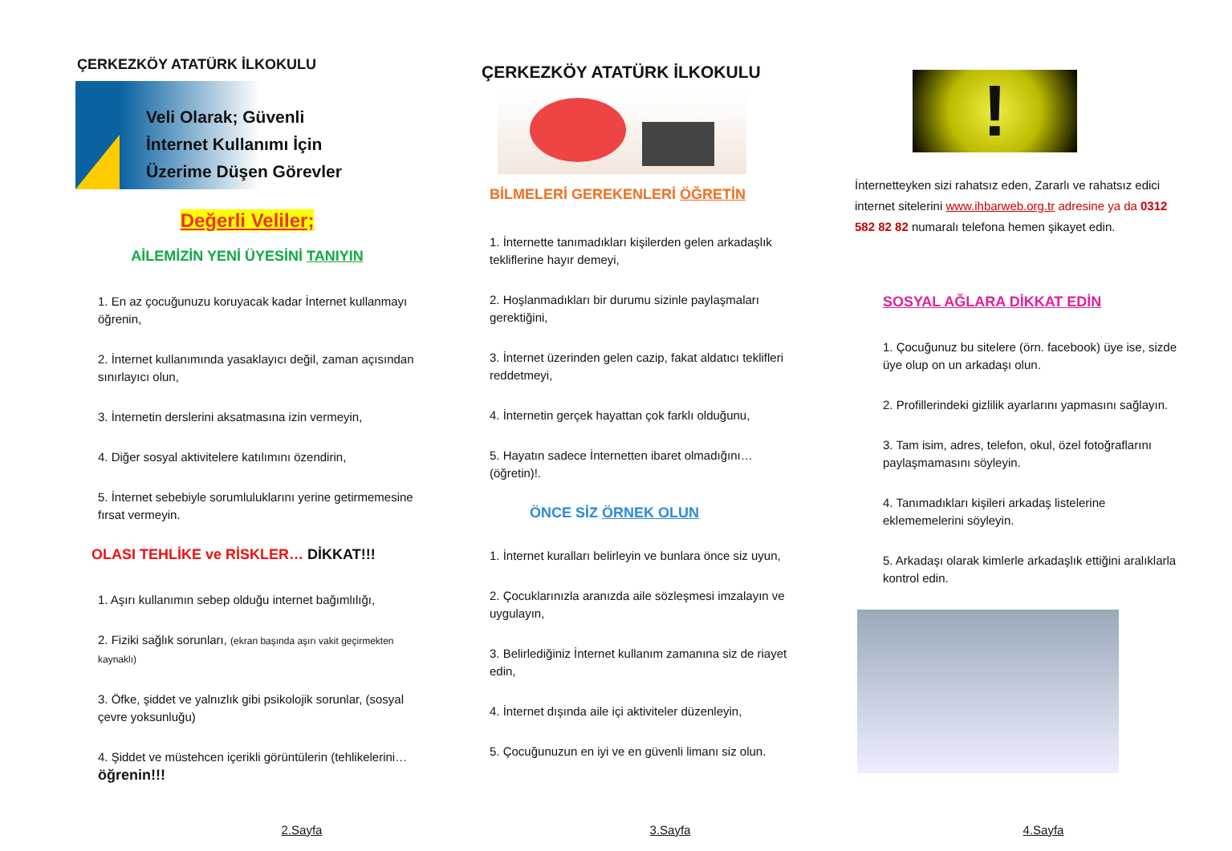ÇERKEZKÖY ATATÜRK İLKOKULU
Veli Olarak; Güvenli
İnternet Kullanımı İçin
Üzerime Düşen Görevler
Değerli Veliler;
AİLEMİZİN YENİ ÜYESİNİ TANIYIN
1. En az çocuğunuzu koruyacak kadar İnternet kullanmayı öğrenin,
2. İnternet kullanımında yasaklayıcı değil, zaman açısından sınırlayıcı olun,
3. İnternetin derslerini aksatmasına izin vermeyin,
4. Diğer sosyal aktivitelere katılımını özendirin,
5. İnternet sebebiyle sorumluluklarını yerine getirmemesine fırsat vermeyin.
OLASI TEHLİKE ve RİSKLER… DİKKAT!!!
1. Aşırı kullanımın sebep olduğu internet bağımlılığı,
2. Fiziki sağlık sorunları, (ekran başında aşırı vakit geçirmekten kaynaklı)
3. Öfke, şiddet ve yalnızlık gibi psikolojik sorunlar, (sosyal çevre yoksunluğu)
4. Şiddet ve müstehcen içerikli görüntülerin (tehlikelerini… öğrenin!!!
2.Sayfa
ÇERKEZKÖY ATATÜRK İLKOKULU
BİLMELERİ GEREKENLERİ ÖĞRETİN
1. İnternette tanımadıkları kişilerden gelen arkadaşlık tekliflerine hayır demeyi,
2. Hoşlanmadıkları bir durumu sizinle paylaşmaları gerektiğini,
3. İnternet üzerinden gelen cazip, fakat aldatıcı teklifleri reddetmeyi,
4. İnternetin gerçek hayattan çok farklı olduğunu,
5. Hayatın sadece İnternetten ibaret olmadığını…(öğretin)!.
ÖNCE SİZ ÖRNEK OLUN
1. İnternet kuralları belirleyin ve bunlara önce siz uyun,
2. Çocuklarınızla aranızda aile sözleşmesi imzalayın ve uygulayın,
3. Belirlediğiniz İnternet kullanım zamanına siz de riayet edin,
4. İnternet dışında aile içi aktiviteler düzenleyin,
5. Çocuğunuzun en iyi ve en güvenli limanı siz olun.
3.Sayfa
!
İnternetteyken sizi rahatsız eden, Zararlı ve rahatsız edici internet sitelerini www.ihbarweb.org.tr adresine ya da 0312 582 82 82 numaralı telefona hemen şikayet edin.
SOSYAL AĞLARA DİKKAT EDİN
1. Çocuğunuz bu sitelere (örn. facebook) üye ise, sizde üye olup on un arkadaşı olun.
2. Profillerindeki gizlilik ayarlarını yapmasını sağlayın.
3. Tam isim, adres, telefon, okul, özel fotoğraflarını paylaşmamasını söyleyin.
4. Tanımadıkları kişileri arkadaş listelerine eklememelerini söyleyin.
5. Arkadaşı olarak kimlerle arkadaşlık ettiğini aralıklarla kontrol edin.
4.Sayfa